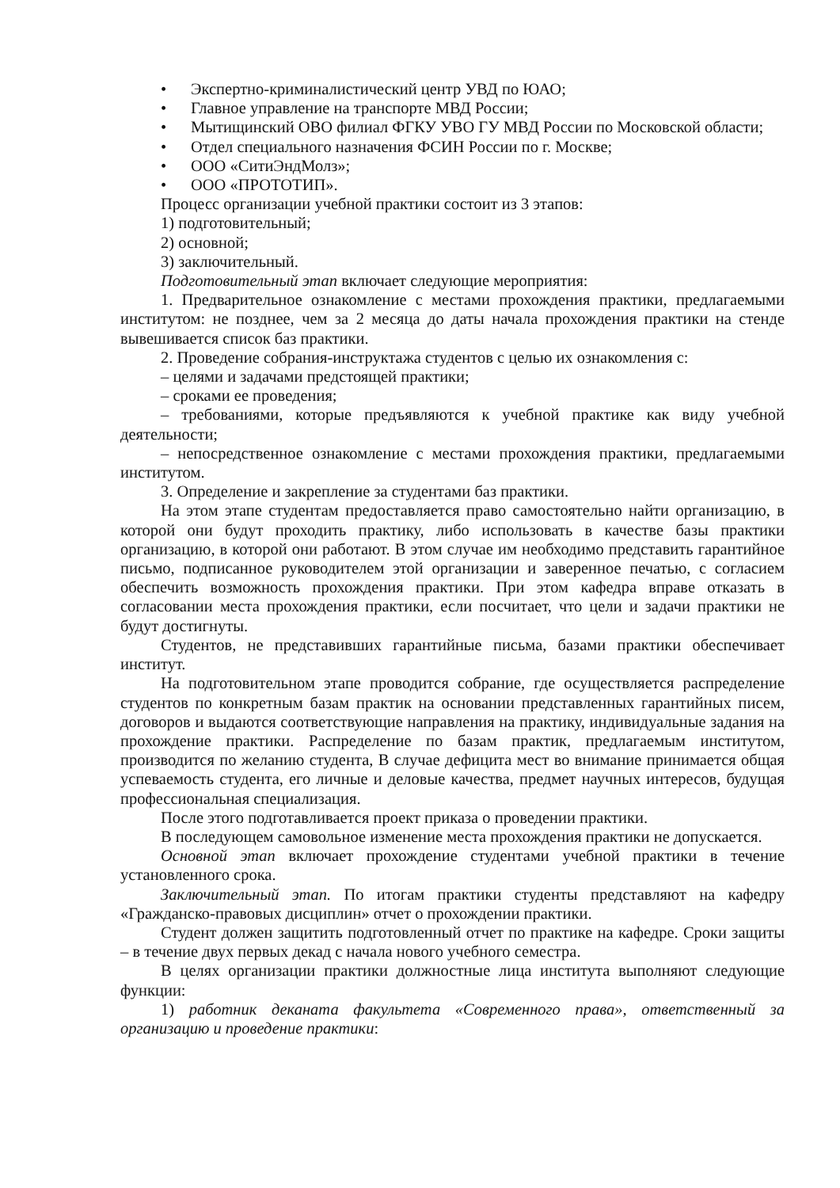• Экспертно-криминалистический центр УВД по ЮАО;
• Главное управление на транспорте МВД России;
• Мытищинский ОВО филиал ФГКУ УВО ГУ МВД России по Московской области;
• Отдел специального назначения ФСИН России по г. Москве;
• ООО «СитиЭндМолз»;
• ООО «ПРОТОТИП».
Процесс организации учебной практики состоит из 3 этапов:
1) подготовительный;
2) основной;
3) заключительный.
Подготовительный этап включает следующие мероприятия:
1. Предварительное ознакомление с местами прохождения практики, предлагаемыми институтом: не позднее, чем за 2 месяца до даты начала прохождения практики на стенде вывешивается список баз практики.
2. Проведение собрания-инструктажа студентов с целью их ознакомления с:
– целями и задачами предстоящей практики;
– сроками ее проведения;
– требованиями, которые предъявляются к учебной практике как виду учебной деятельности;
– непосредственное ознакомление с местами прохождения практики, предлагаемыми институтом.
3. Определение и закрепление за студентами баз практики.
На этом этапе студентам предоставляется право самостоятельно найти организацию, в которой они будут проходить практику, либо использовать в качестве базы практики организацию, в которой они работают. В этом случае им необходимо представить гарантийное письмо, подписанное руководителем этой организации и заверенное печатью, с согласием обеспечить возможность прохождения практики. При этом кафедра вправе отказать в согласовании места прохождения практики, если посчитает, что цели и задачи практики не будут достигнуты.
Студентов, не представивших гарантийные письма, базами практики обеспечивает институт.
На подготовительном этапе проводится собрание, где осуществляется распределение студентов по конкретным базам практик на основании представленных гарантийных писем, договоров и выдаются соответствующие направления на практику, индивидуальные задания на прохождение практики. Распределение по базам практик, предлагаемым институтом, производится по желанию студента, В случае дефицита мест во внимание принимается общая успеваемость студента, его личные и деловые качества, предмет научных интересов, будущая профессиональная специализация.
После этого подготавливается проект приказа о проведении практики.
В последующем самовольное изменение места прохождения практики не допускается.
Основной этап включает прохождение студентами учебной практики в течение установленного срока.
Заключительный этап. По итогам практики студенты представляют на кафедру «Гражданско-правовых дисциплин» отчет о прохождении практики.
Студент должен защитить подготовленный отчет по практике на кафедре. Сроки защиты – в течение двух первых декад с начала нового учебного семестра.
В целях организации практики должностные лица института выполняют следующие функции:
1) работник деканата факультета «Современного права», ответственный за организацию и проведение практики: